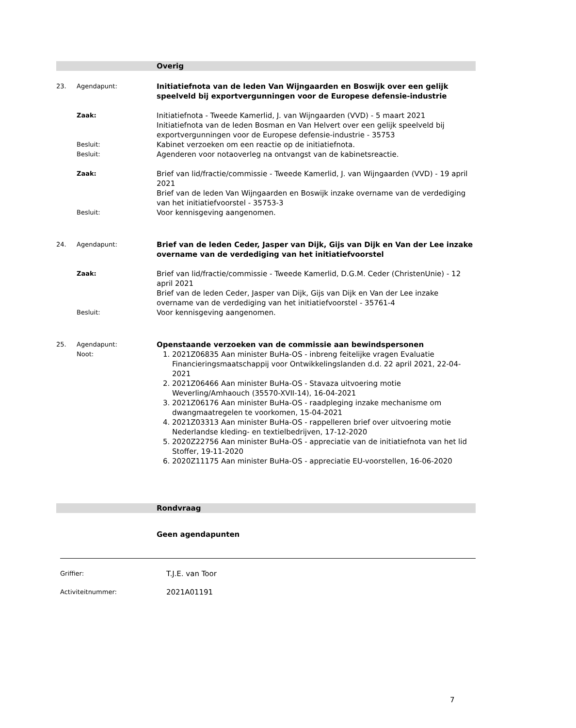Overig
23. Agendapunt:
Initiatiefnota van de leden Van Wijngaarden en Boswijk over een gelijk speelveld bij exportvergunningen voor de Europese defensie-industrie
Zaak:
Initiatiefnota - Tweede Kamerlid, J. van Wijngaarden (VVD) - 5 maart 2021
Initiatiefnota van de leden Bosman en Van Helvert over een gelijk speelveld bij exportvergunningen voor de Europese defensie-industrie - 35753
Besluit:
Kabinet verzoeken om een reactie op de initiatiefnota.
Besluit:
Agenderen voor notaoverleg na ontvangst van de kabinetsreactie.
Zaak:
Brief van lid/fractie/commissie - Tweede Kamerlid, J. van Wijngaarden (VVD) - 19 april 2021
Brief van de leden Van Wijngaarden en Boswijk inzake overname van de verdediging van het initiatiefvoorstel - 35753-3
Besluit:
Voor kennisgeving aangenomen.
24. Agendapunt:
Brief van de leden Ceder, Jasper van Dijk, Gijs van Dijk en Van der Lee inzake overname van de verdediging van het initiatiefvoorstel
Zaak:
Brief van lid/fractie/commissie - Tweede Kamerlid, D.G.M. Ceder (ChristenUnie) - 12 april 2021
Brief van de leden Ceder, Jasper van Dijk, Gijs van Dijk en Van der Lee inzake overname van de verdediging van het initiatiefvoorstel - 35761-4
Besluit:
Voor kennisgeving aangenomen.
25. Agendapunt:
Noot:
Openstaande verzoeken van de commissie aan bewindspersonen
1. 2021Z06835 Aan minister BuHa-OS - inbreng feitelijke vragen Evaluatie Financieringsmaatschappij voor Ontwikkelingslanden d.d. 22 april 2021, 22-04-2021
2. 2021Z06466 Aan minister BuHa-OS - Stavaza uitvoering motie Weverling/Amhaouch (35570-XVII-14), 16-04-2021
3. 2021Z06176 Aan minister BuHa-OS - raadpleging inzake mechanisme om dwangmaatregelen te voorkomen, 15-04-2021
4. 2021Z03313 Aan minister BuHa-OS - rappelleren brief over uitvoering motie Nederlandse kleding- en textielbedrijven, 17-12-2020
5. 2020Z22756 Aan minister BuHa-OS - appreciatie van de initiatiefnota van het lid Stoffer, 19-11-2020
6. 2020Z11175 Aan minister BuHa-OS - appreciatie EU-voorstellen, 16-06-2020
Rondvraag
Geen agendapunten
Griffier:
T.J.E. van Toor
Activiteitnummer:
2021A01191
7